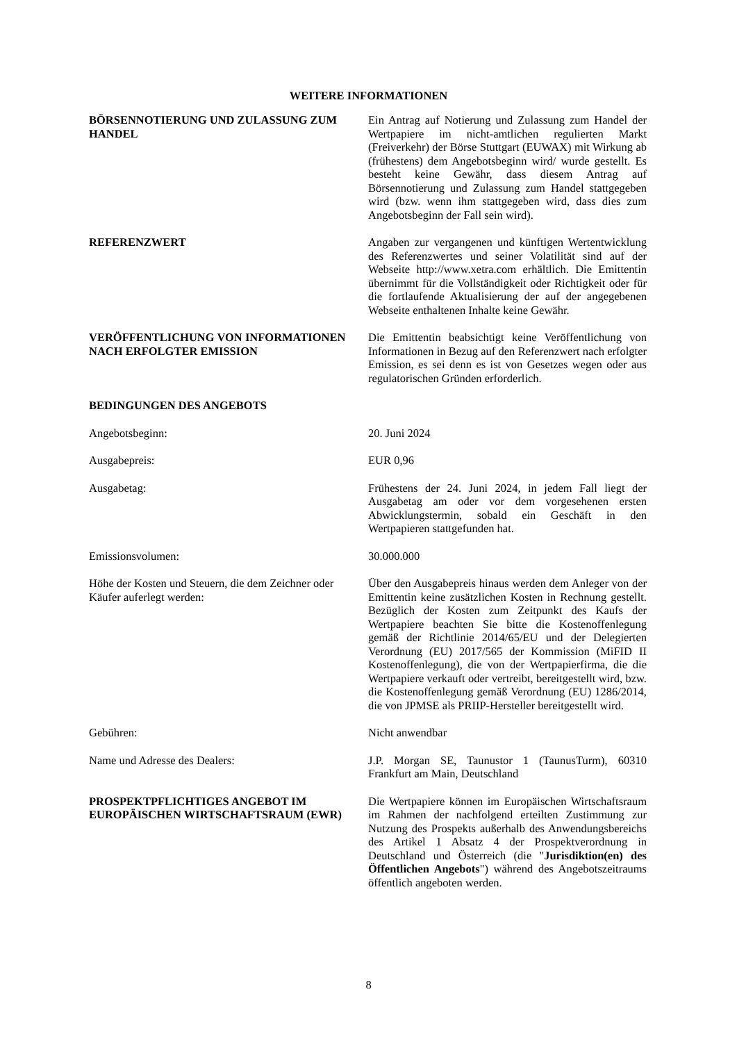WEITERE INFORMATIONEN
BÖRSENNOTIERUNG UND ZULASSUNG ZUM HANDEL Ein Antrag auf Notierung und Zulassung zum Handel der Wertpapiere im nicht-amtlichen regulierten Markt (Freiverkehr) der Börse Stuttgart (EUWAX) mit Wirkung ab (frühestens) dem Angebotsbeginn wird/ wurde gestellt. Es besteht keine Gewähr, dass diesem Antrag auf Börsennotierung und Zulassung zum Handel stattgegeben wird (bzw. wenn ihm stattgegeben wird, dass dies zum Angebotsbeginn der Fall sein wird).
REFERENZWERT Angaben zur vergangenen und künftigen Wertentwicklung des Referenzwertes und seiner Volatilität sind auf der Webseite http://www.xetra.com erhältlich. Die Emittentin übernimmt für die Vollständigkeit oder Richtigkeit oder für die fortlaufende Aktualisierung der auf der angegebenen Webseite enthaltenen Inhalte keine Gewähr.
VERÖFFENTLICHUNG VON INFORMATIONEN NACH ERFOLGTER EMISSION
Die Emittentin beabsichtigt keine Veröffentlichung von Informationen in Bezug auf den Referenzwert nach erfolgter Emission, es sei denn es ist von Gesetzes wegen oder aus regulatorischen Gründen erforderlich.
BEDINGUNGEN DES ANGEBOTS
Angebotsbeginn: 20. Juni 2024
Ausgabepreis: EUR 0,96
Ausgabetag: Frühestens der 24. Juni 2024, in jedem Fall liegt der Ausgabetag am oder vor dem vorgesehenen ersten Abwicklungstermin, sobald ein Geschäft in den Wertpapieren stattgefunden hat.
Emissionsvolumen: 30.000.000
Höhe der Kosten und Steuern, die dem Zeichner oder Käufer auferlegt werden:
Über den Ausgabepreis hinaus werden dem Anleger von der Emittentin keine zusätzlichen Kosten in Rechnung gestellt. Bezüglich der Kosten zum Zeitpunkt des Kaufs der Wertpapiere beachten Sie bitte die Kostenoffenlegung gemäß der Richtlinie 2014/65/EU und der Delegierten Verordnung (EU) 2017/565 der Kommission (MiFID II Kostenoffenlegung), die von der Wertpapierfirma, die die Wertpapiere verkauft oder vertreibt, bereitgestellt wird, bzw. die Kostenoffenlegung gemäß Verordnung (EU) 1286/2014, die von JPMSE als PRIIP-Hersteller bereitgestellt wird.
Gebühren: Nicht anwendbar
Name und Adresse des Dealers: J.P. Morgan SE, Taunustor 1 (TaunusTurm), 60310 Frankfurt am Main, Deutschland
PROSPEKTPFLICHTIGES ANGEBOT IM EUROPÄISCHEN WIRTSCHAFTSRAUM (EWR)
Die Wertpapiere können im Europäischen Wirtschaftsraum im Rahmen der nachfolgend erteilten Zustimmung zur Nutzung des Prospekts außerhalb des Anwendungsbereichs des Artikel 1 Absatz 4 der Prospektverordnung in Deutschland und Österreich (die "Jurisdiktion(en) des Öffentlichen Angebots") während des Angebotszeitraums öffentlich angeboten werden.
8